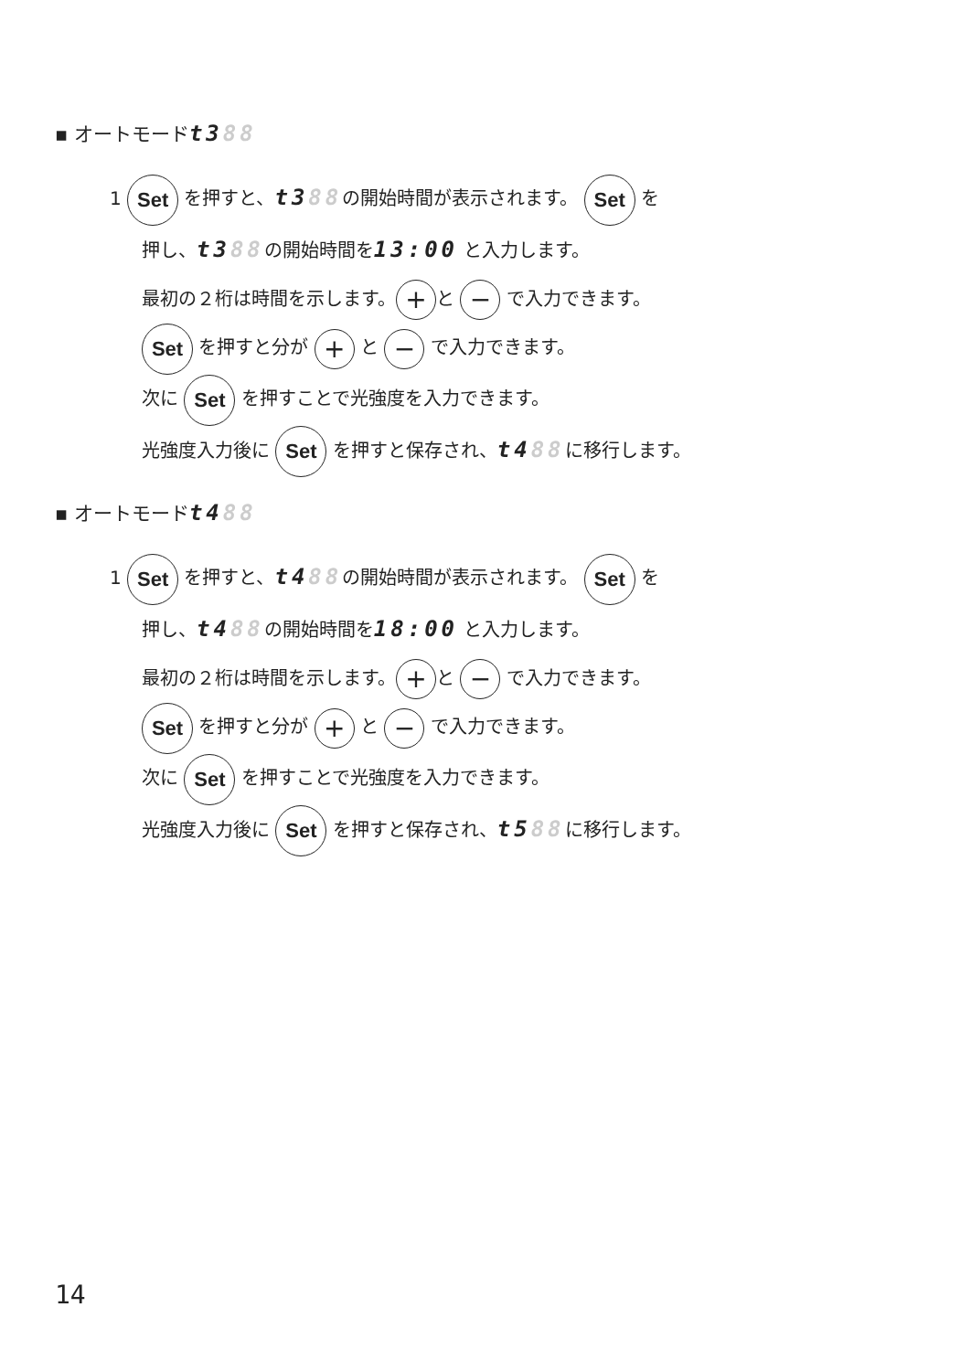▪ オートモードt388
1 Set を押すと、t388の開始時間が表示されます。 Set を
押し、t388の開始時間を13:00 と入力します。
最初の２桁は時間を示します。 + と − で入力できます。
Set を押すと分が + と − で入力できます。
次に Set を押すことで光強度を入力できます。
光強度入力後に Set を押すと保存され、t488に移行します。
▪ オートモードt488
1 Set を押すと、t488の開始時間が表示されます。 Set を
押し、t488の開始時間を18:00 と入力します。
最初の２桁は時間を示します。 + と − で入力できます。
Set を押すと分が + と − で入力できます。
次に Set を押すことで光強度を入力できます。
光強度入力後に Set を押すと保存され、t588に移行します。
14